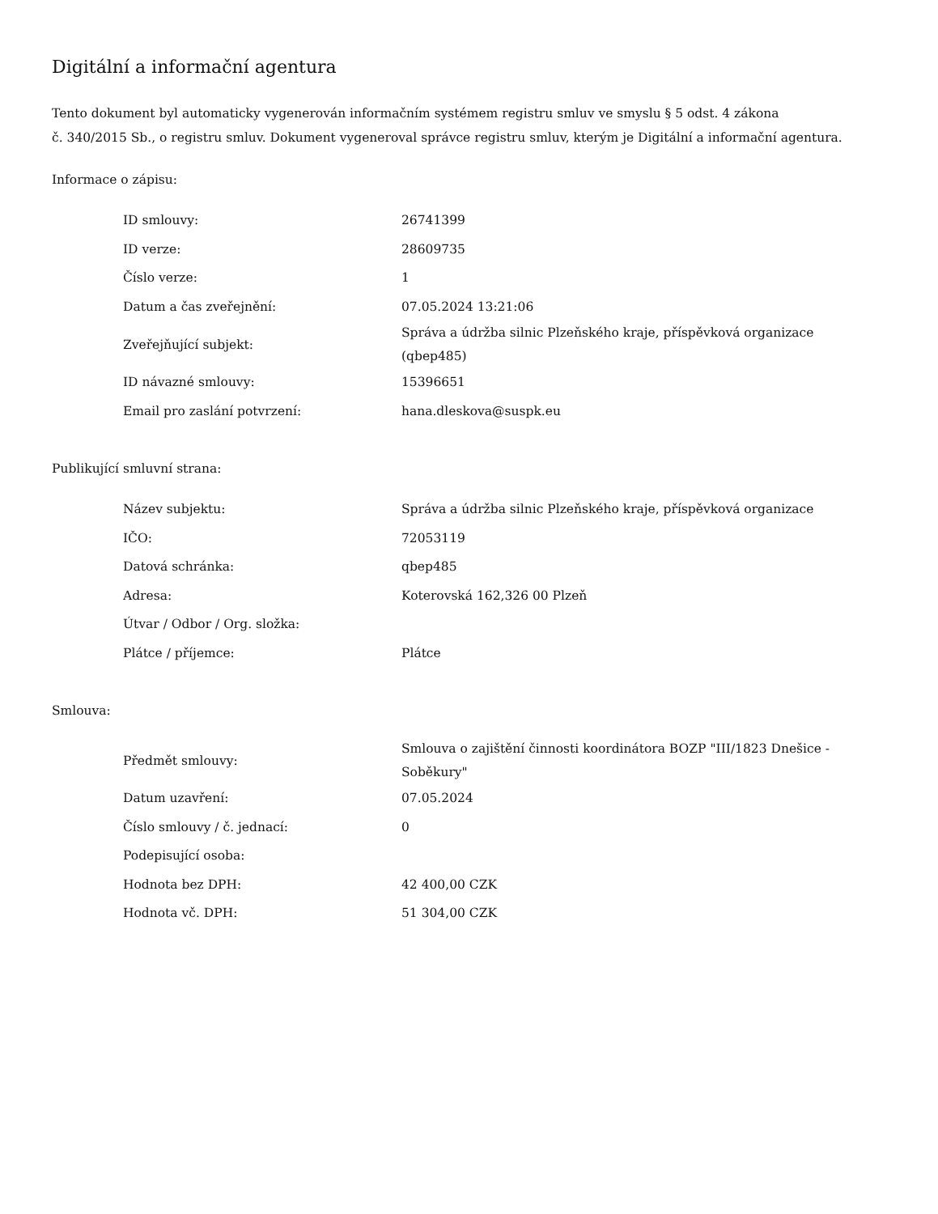Digitální a informační agentura
Tento dokument byl automaticky vygenerován informačním systémem registru smluv ve smyslu § 5 odst. 4 zákona
č. 340/2015 Sb., o registru smluv. Dokument vygeneroval správce registru smluv, kterým je Digitální a informační agentura.
Informace o zápisu:
| ID smlouvy: | 26741399 |
| ID verze: | 28609735 |
| Číslo verze: | 1 |
| Datum a čas zveřejnění: | 07.05.2024 13:21:06 |
| Zveřejňující subjekt: | Správa a údržba silnic Plzeňského kraje, příspěvková organizace (qbep485) |
| ID návazné smlouvy: | 15396651 |
| Email pro zaslání potvrzení: | hana.dleskova@suspk.eu |
Publikující smluvní strana:
| Název subjektu: | Správa a údržba silnic Plzeňského kraje, příspěvková organizace |
| IČO: | 72053119 |
| Datová schránka: | qbep485 |
| Adresa: | Koterovská 162,326 00 Plzeň |
| Útvar / Odbor / Org. složka: | |
| Plátce / příjemce: | Plátce |
Smlouva:
| Předmět smlouvy: | Smlouva o zajištění činnosti koordinátora BOZP "III/1823 Dnešice - Soběkury" |
| Datum uzavření: | 07.05.2024 |
| Číslo smlouvy / č. jednací: | 0 |
| Podepisující osoba: | |
| Hodnota bez DPH: | 42 400,00 CZK |
| Hodnota vč. DPH: | 51 304,00 CZK |